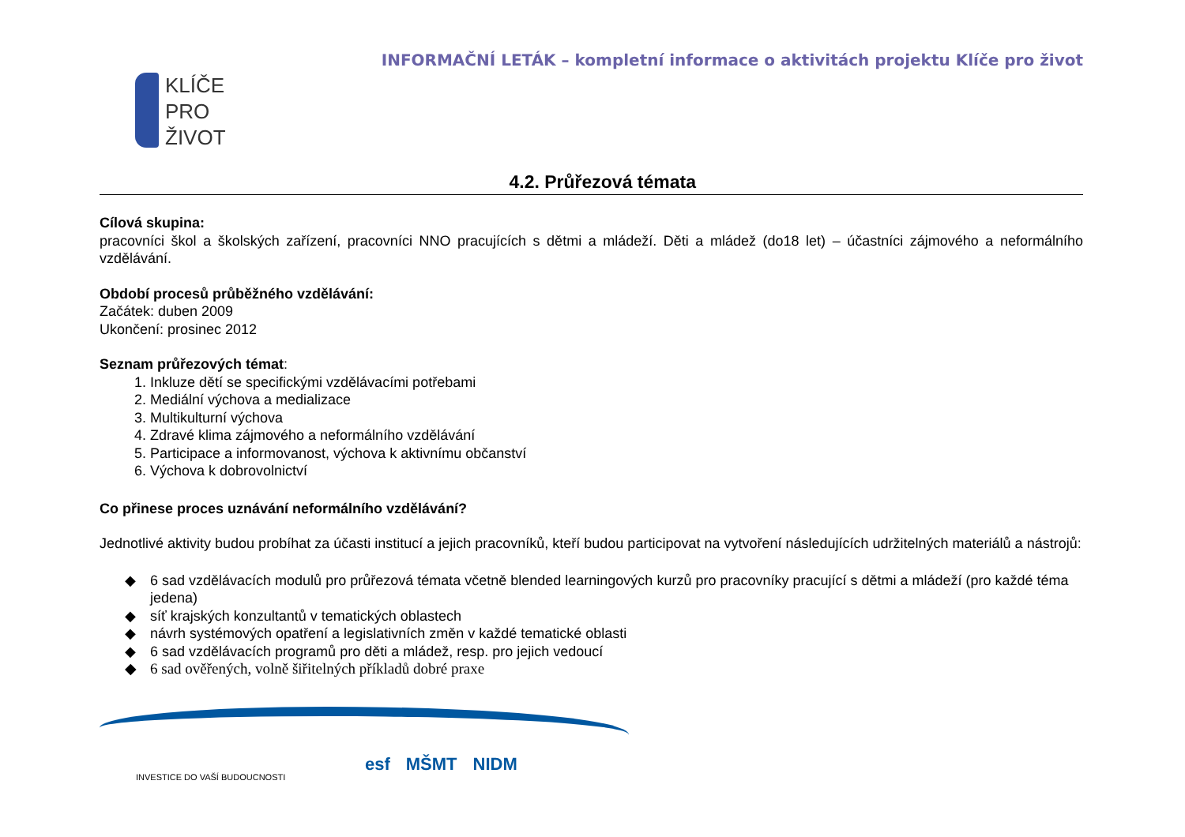KLÍČE
PRO
ŽIVOT
INFORMAČNÍ LETÁK – kompletní informace o aktivitách projektu Klíče pro život
4.2. Průřezová témata
Cílová skupina:
pracovníci škol a školských zařízení, pracovníci NNO pracujících s dětmi a mládeží. Děti a mládež (do18 let) – účastníci zájmového a neformálního vzdělávání.
Období procesů průběžného vzdělávání:
Začátek: duben 2009
Ukončení: prosinec 2012
Seznam průřezových témat:
1. Inkluze dětí se specifickými vzdělávacími potřebami
2. Mediální výchova a medializace
3. Multikulturní výchova
4. Zdravé klima zájmového a neformálního vzdělávání
5. Participace a informovanost, výchova k aktivnímu občanství
6. Výchova k dobrovolnictví
Co přinese proces uznávání neformálního vzdělávání?
Jednotlivé aktivity budou probíhat za účasti institucí a jejich pracovníků, kteří budou participovat na vytvoření následujících udržitelných materiálů a nástrojů:
◆ 6 sad vzdělávacích modulů pro průřezová témata včetně blended learningových kurzů pro pracovníky pracující s dětmi a mládeží (pro každé téma jedena)
◆ síť krajských konzultantů v tematických oblastech
◆ návrh systémových opatření a legislativních změn v každé tematické oblasti
◆ 6 sad vzdělávacích programů pro děti a mládež, resp. pro jejich vedoucí
◆ 6 sad ověřených, volně šiřitelných příkladů dobré praxe
INVESTICE DO VAŠÍ BUDOUCNOSTI
esf MŠMT NIDM